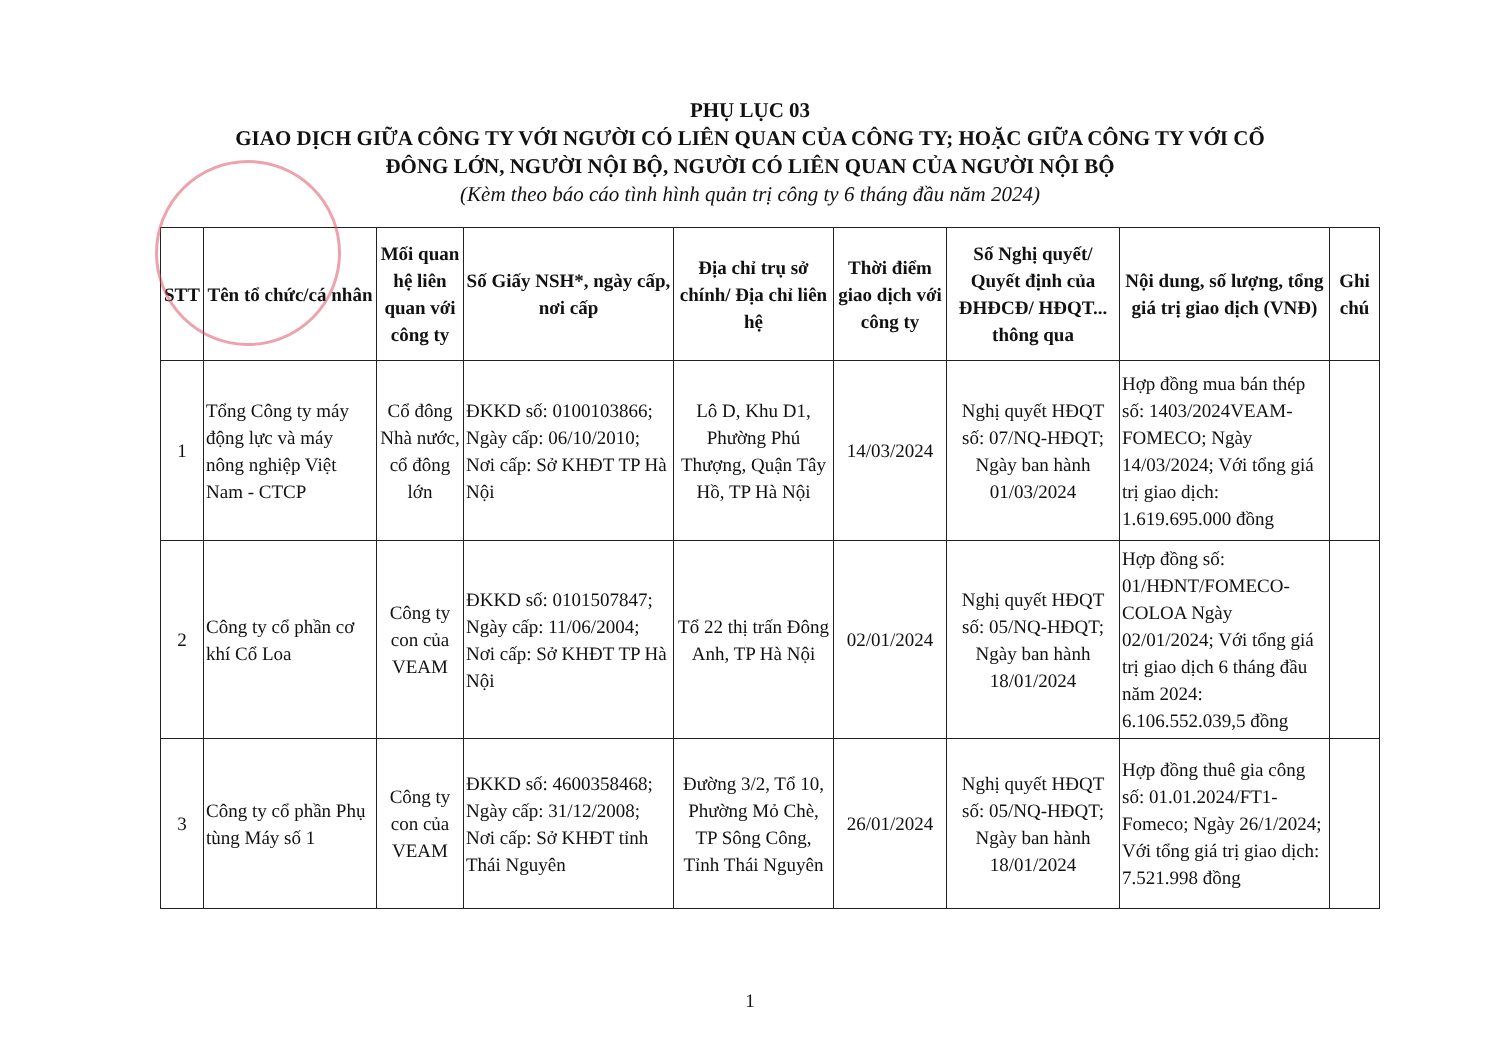PHỤ LỤC 03
GIAO DỊCH GIỮA CÔNG TY VỚI NGƯỜI CÓ LIÊN QUAN CỦA CÔNG TY; HOẶC GIỮA CÔNG TY VỚI CỔ
ĐÔNG LỚN, NGƯỜI NỘI BỘ, NGƯỜI CÓ LIÊN QUAN CỦA NGƯỜI NỘI BỘ
(Kèm theo báo cáo tình hình quản trị công ty 6 tháng đầu năm 2024)
| STT | Tên tổ chức/cá nhân | Mối quan hệ liên quan với công ty | Số Giấy NSH*, ngày cấp, nơi cấp | Địa chỉ trụ sở chính/ Địa chỉ liên hệ | Thời điểm giao dịch với công ty | Số Nghị quyết/ Quyết định của ĐHĐCĐ/ HĐQT... thông qua | Nội dung, số lượng, tổng giá trị giao dịch (VNĐ) | Ghi chú |
| --- | --- | --- | --- | --- | --- | --- | --- | --- |
| 1 | Tổng Công ty máy động lực và máy nông nghiệp Việt Nam - CTCP | Cổ đông Nhà nước, cổ đông lớn | ĐKKD số: 0100103866; Ngày cấp: 06/10/2010; Nơi cấp: Sở KHĐT TP Hà Nội | Lô D, Khu D1, Phường Phú Thượng, Quận Tây Hồ, TP Hà Nội | 14/03/2024 | Nghị quyết HĐQT số: 07/NQ-HĐQT; Ngày ban hành 01/03/2024 | Hợp đồng mua bán thép số: 1403/2024VEAM-FOMECO; Ngày 14/03/2024; Với tổng giá trị giao dịch: 1.619.695.000 đồng | |
| 2 | Công ty cổ phần cơ khí Cổ Loa | Công ty con của VEAM | ĐKKD số: 0101507847; Ngày cấp: 11/06/2004; Nơi cấp: Sở KHĐT TP Hà Nội | Tổ 22 thị trấn Đông Anh, TP Hà Nội | 02/01/2024 | Nghị quyết HĐQT số: 05/NQ-HĐQT; Ngày ban hành 18/01/2024 | Hợp đồng số: 01/HĐNT/FOMECO-COLOA Ngày 02/01/2024; Với tổng giá trị giao dịch 6 tháng đầu năm 2024: 6.106.552.039,5 đồng | |
| 3 | Công ty cổ phần Phụ tùng Máy số 1 | Công ty con của VEAM | ĐKKD số: 4600358468; Ngày cấp: 31/12/2008; Nơi cấp: Sở KHĐT tỉnh Thái Nguyên | Đường 3/2, Tổ 10, Phường Mỏ Chè, TP Sông Công, Tỉnh Thái Nguyên | 26/01/2024 | Nghị quyết HĐQT số: 05/NQ-HĐQT; Ngày ban hành 18/01/2024 | Hợp đồng thuê gia công số: 01.01.2024/FT1-Fomeco; Ngày 26/1/2024; Với tổng giá trị giao dịch: 7.521.998 đồng | |
1